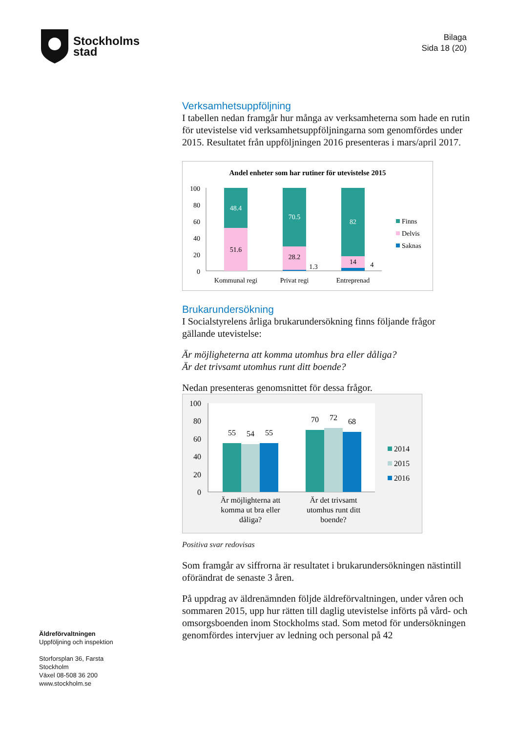Stockholms
stad
Bilaga
Sida 18 (20)
Verksamhetsuppföljning
I tabellen nedan framgår hur många av verksamheterna som hade en rutin för utevistelse vid verksamhetsuppföljningarna som genomfördes under 2015. Resultatet från uppföljningen 2016 presenteras i mars/april 2017.
Andel enheter som har rutiner för utevistelse 2015
100
80
60
40
20
0
48.4
51.6
70.5
28.2
1.3
82
14
4
Kommunal regi
Privat regi
Entreprenad
Finns
Delvis
Saknas
Brukarundersökning
I Socialstyrelens årliga brukarundersökning finns följande frågor gällande utevistelse:
Är möjligheterna att komma utomhus bra eller dåliga?
Är det trivsamt utomhus runt ditt boende?
Nedan presenteras genomsnittet för dessa frågor.
100
80
60
40
20
0
55
54
55
70
72
68
Är möjlighterna att
komma ut bra eller
dåliga?
Är det trivsamt
utomhus runt ditt
boende?
2014
2015
2016
Positiva svar redovisas
Som framgår av siffrorna är resultatet i brukarundersökningen nästintill oförändrat de senaste 3 åren.
På uppdrag av äldrenämnden följde äldreförvaltningen, under våren och sommaren 2015, upp hur rätten till daglig utevistelse införts på vård- och omsorgsboenden inom Stockholms stad. Som metod för undersökningen genomfördes intervjuer av ledning och personal på 42
Äldreförvaltningen
Uppföljning och inspektion
Storforsplan 36, Farsta
Stockholm
Växel 08-508 36 200
www.stockholm.se